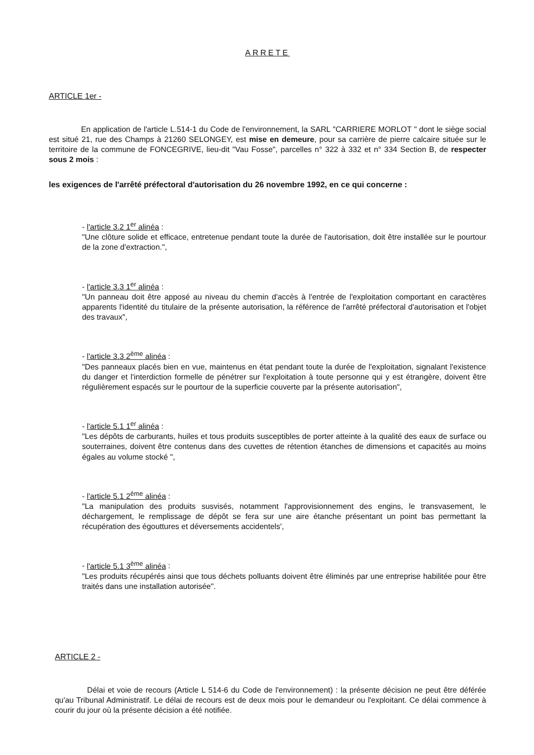ARRETE
ARTICLE 1er -
En application de l'article L.514-1 du Code de l'environnement, la SARL "CARRIERE MORLOT " dont le siège social est situé 21, rue des Champs à 21260 SELONGEY, est mise en demeure, pour sa carrière de pierre calcaire située sur le territoire de la commune de FONCEGRIVE, lieu-dit "Vau Fosse", parcelles n° 322 à 332 et n° 334 Section B, de respecter sous 2 mois :
les exigences de l'arrêté préfectoral d'autorisation du 26 novembre 1992, en ce qui concerne :
- l'article 3.2 1<sup>er</sup> alinéa :
"Une clôture solide et efficace, entretenue pendant toute la durée de l'autorisation, doit être installée sur le pourtour de la zone d'extraction.",
- l'article 3.3 1<sup>er</sup> alinéa :
"Un panneau doit être apposé au niveau du chemin d'accès à l'entrée de l'exploitation comportant en caractères apparents l'identité du titulaire de la présente autorisation, la référence de l'arrêté préfectoral d'autorisation et l'objet des travaux",
- l'article 3.3 2<sup>ème</sup> alinéa :
"Des panneaux placés bien en vue, maintenus en état pendant toute la durée de l'exploitation, signalant l'existence du danger et l'interdiction formelle de pénétrer sur l'exploitation à toute personne qui y est étrangère, doivent être régulièrement espacés sur le pourtour de la superficie couverte par la présente autorisation",
- l'article 5.1 1<sup>er</sup> alinéa :
"Les dépôts de carburants, huiles et tous produits susceptibles de porter atteinte à la qualité des eaux de surface ou souterraines, doivent être contenus dans des cuvettes de rétention étanches de dimensions et capacités au moins égales au volume stocké ",
- l'article 5.1 2<sup>ème</sup> alinéa :
"La manipulation des produits susvisés, notamment l'approvisionnement des engins, le transvasement, le déchargement, le remplissage de dépôt se fera sur une aire étanche présentant un point bas permettant la récupération des égouttures et déversements accidentels',
- l'article 5.1 3<sup>ème</sup> alinéa :
"Les produits récupérés ainsi que tous déchets polluants doivent être éliminés par une entreprise habilitée pour être traités dans une installation autorisée".
ARTICLE 2 -
Délai et voie de recours (Article L 514-6 du Code de l'environnement) : la présente décision ne peut être déférée qu'au Tribunal Administratif. Le délai de recours est de deux mois pour le demandeur ou l'exploitant. Ce délai commence à courir du jour où la présente décision a été notifiée.